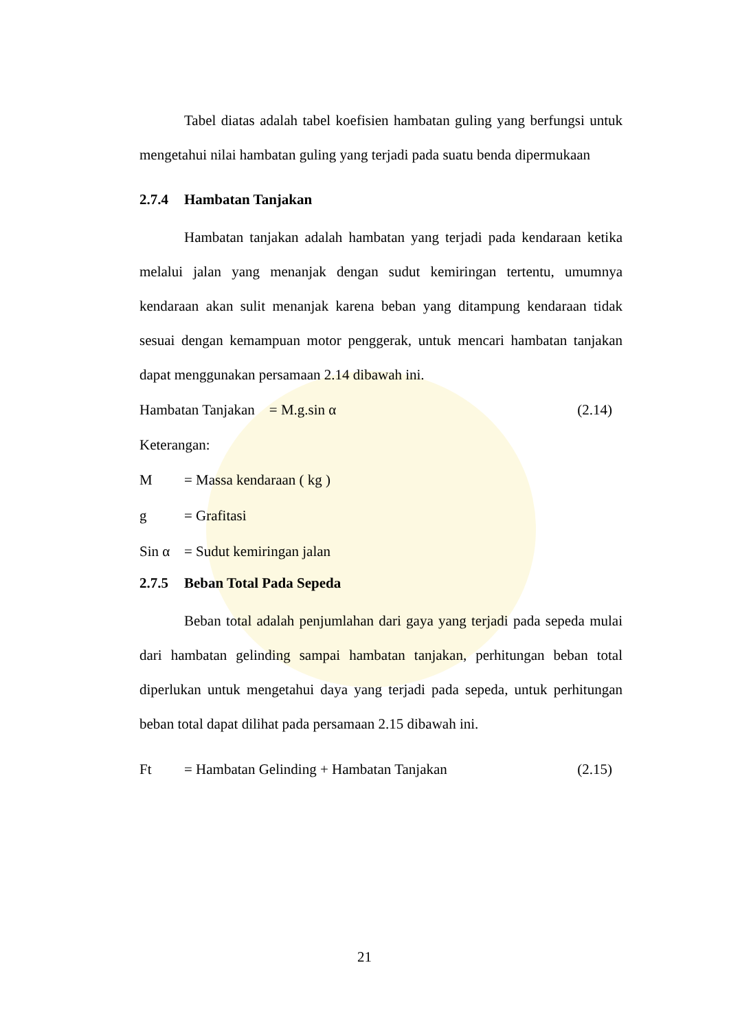Tabel diatas adalah tabel koefisien hambatan guling yang berfungsi untuk mengetahui nilai hambatan guling yang terjadi pada suatu benda dipermukaan
2.7.4 Hambatan Tanjakan
Hambatan tanjakan adalah hambatan yang terjadi pada kendaraan ketika melalui jalan yang menanjak dengan sudut kemiringan tertentu, umumnya kendaraan akan sulit menanjak karena beban yang ditampung kendaraan tidak sesuai dengan kemampuan motor penggerak, untuk mencari hambatan tanjakan dapat menggunakan persamaan 2.14 dibawah ini.
Hambatan Tanjakan = M.g.sin α (2.14)
Keterangan:
M = Massa kendaraan ( kg )
g = Grafitasi
Sin α = Sudut kemiringan jalan
2.7.5 Beban Total Pada Sepeda
Beban total adalah penjumlahan dari gaya yang terjadi pada sepeda mulai dari hambatan gelinding sampai hambatan tanjakan, perhitungan beban total diperlukan untuk mengetahui daya yang terjadi pada sepeda, untuk perhitungan beban total dapat dilihat pada persamaan 2.15 dibawah ini.
Ft = Hambatan Gelinding + Hambatan Tanjakan (2.15)
21